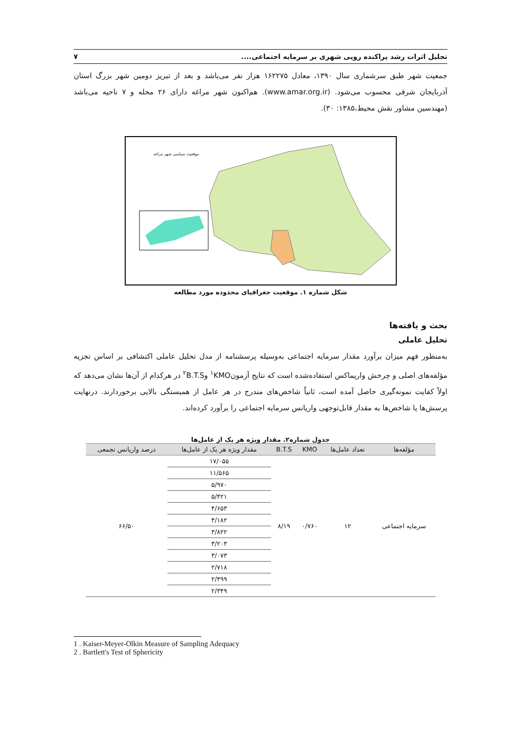تحلیل اثرات رشد پراکنده رویی شهری بر سرمایه اجتماعی.... ۷
جمعیت شهر طبق سرشماری سال ۱۳۹۰، معادل ۱۶۲۲۷۵ هزار نفر می‌باشد و بعد از تبریز دومین شهر بزرگ استان آذربایجان شرقی محسوب می‌شود. (www.amar.org.ir). هم‌اکنون شهر مراغه دارای ۲۶ محله و ۷ ناحیه می‌باشد (مهندسین مشاور نقش محیط،۱۳۸۵: ۳۰).
موقعیت سیاسی شهر مراغه
شکل شماره ۱. موقعیت جغرافیای محدوده مورد مطالعه
بحث و یافته‌ها
تحلیل عاملی
به‌منظور فهم میزان برآورد مقدار سرمایه اجتماعی به‌وسیله پرسشنامه از مدل تحلیل عاملی اکتشافی بر اساس تجزیه مؤلفه‌های اصلی و چرخش واریماکس استفاده‌شده است که نتایج آزمون<sup>۱</sup>KMO و<sup>۲</sup>B.T.S در هرکدام از آن‌ها نشان می‌دهد که اولاً کفایت نمونه‌گیری حاصل آمده است، ثانیاً شاخص‌های مندرج در هر عامل از همبستگی بالایی برخوردارند. درنهایت پرسش‌ها یا شاخص‌ها به مقدار قابل‌توجهی واریانس سرمایه اجتماعی را برآورد کرده‌اند.
جدول شماره۲. مقدار ویژه هر یک از عامل‌ها
| مؤلفه‌ها | تعداد عامل‌ها | KMO | B.T.S | مقدار ویژه هر یک از عامل‌ها | درصد واریانس تجمعی |
| --- | --- | --- | --- | --- | --- |
| سرمایه اجتماعی | ۱۲ | ۰/۷۶۰ | ۸/۱۹ | ۱۷/۰۵۵ | ۶۶/۵۰ |
| | | | | ۱۱/۵۶۵ | |
| | | | | ۵/۹۷۰ | |
| | | | | ۵/۴۲۱ | |
| | | | | ۴/۶۵۳ | |
| | | | | ۴/۱۸۲ | |
| | | | | ۳/۸۲۲ | |
| | | | | ۳/۲۰۳ | |
| | | | | ۳/۰۷۳ | |
| | | | | ۲/۷۱۸ | |
| | | | | ۲/۴۹۹ | |
| | | | | ۲/۳۴۹ | |
1 . Kaiser-Meyer-Olkin Measure of Sampling Adequacy
2 . Bartlett's Test of Sphericity